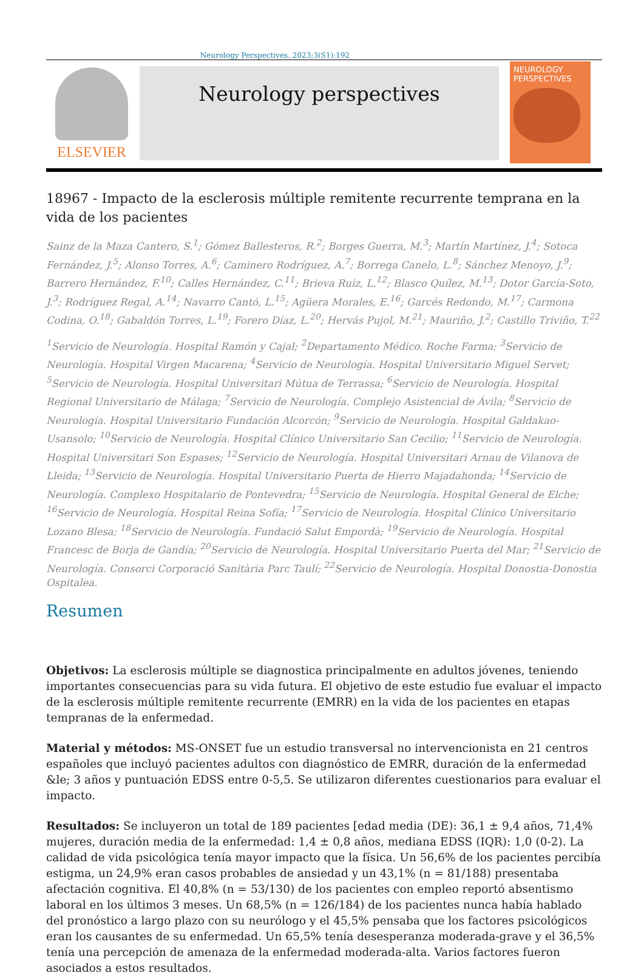Neurology Perspectives. 2023;3(S1):192
ELSEVIER
Neurology perspectives
NEUROLOGY
PERSPECTIVES
18967 - Impacto de la esclerosis múltiple remitente recurrente temprana en la vida de los pacientes
Sainz de la Maza Cantero, S.<sup>1</sup>; Gómez Ballesteros, R.<sup>2</sup>; Borges Guerra, M.<sup>3</sup>; Martín Martínez, J.<sup>4</sup>; Sotoca Fernández, J.<sup>5</sup>; Alonso Torres, A.<sup>6</sup>; Caminero Rodríguez, A.<sup>7</sup>; Borrega Canelo, L.<sup>8</sup>; Sánchez Menoyo, J.<sup>9</sup>; Barrero Hernández, F.<sup>10</sup>; Calles Hernández, C.<sup>11</sup>; Brieva Ruiz, L.<sup>12</sup>; Blasco Quílez, M.<sup>13</sup>; Dotor García-Soto, J.<sup>3</sup>; Rodríguez Regal, A.<sup>14</sup>; Navarro Cantó, L.<sup>15</sup>; Agüera Morales, E.<sup>16</sup>; Garcés Redondo, M.<sup>17</sup>; Carmona Codina, O.<sup>18</sup>; Gabaldón Torres, L.<sup>19</sup>; Forero Díaz, L.<sup>20</sup>; Hervás Pujol, M.<sup>21</sup>; Mauriño, J.<sup>2</sup>; Castillo Triviño, T.<sup>22</sup>
<sup>1</sup> Servicio de Neurología. Hospital Ramón y Cajal; <sup>2</sup>Departamento Médico. Roche Farma; <sup>3</sup>Servicio de Neurología. Hospital Virgen Macarena; <sup>4</sup>Servicio de Neurología. Hospital Universitario Miguel Servet; <sup>5</sup>Servicio de Neurología. Hospital Universitari Mútua de Terrassa; <sup>6</sup>Servicio de Neurología. Hospital Regional Universitario de Málaga; <sup>7</sup>Servicio de Neurología. Complejo Asistencial de Ávila; <sup>8</sup>Servicio de Neurología. Hospital Universitario Fundación Alcorcón; <sup>9</sup>Servicio de Neurología. Hospital Galdakao-Usansolo; <sup>10</sup>Servicio de Neurología. Hospital Clínico Universitario San Cecilio; <sup>11</sup>Servicio de Neurología. Hospital Universitari Son Espases; <sup>12</sup>Servicio de Neurología. Hospital Universitari Arnau de Vilanova de Lleida; <sup>13</sup>Servicio de Neurología. Hospital Universitario Puerta de Hierro Majadahonda; <sup>14</sup>Servicio de Neurología. Complexo Hospitalario de Pontevedra; <sup>15</sup>Servicio de Neurología. Hospital General de Elche; <sup>16</sup>Servicio de Neurología. Hospital Reina Sofía; <sup>17</sup>Servicio de Neurología. Hospital Clínico Universitario Lozano Blesa; <sup>18</sup>Servicio de Neurología. Fundació Salut Empordà; <sup>19</sup>Servicio de Neurología. Hospital Francesc de Borja de Gandía; <sup>20</sup>Servicio de Neurología. Hospital Universitario Puerta del Mar; <sup>21</sup>Servicio de Neurología. Consorci Corporació Sanitària Parc Taulí; <sup>22</sup>Servicio de Neurología. Hospital Donostia-Donostia Ospitalea.
Resumen
Objetivos: La esclerosis múltiple se diagnostica principalmente en adultos jóvenes, teniendo importantes consecuencias para su vida futura. El objetivo de este estudio fue evaluar el impacto de la esclerosis múltiple remitente recurrente (EMRR) en la vida de los pacientes en etapas tempranas de la enfermedad.
Material y métodos: MS-ONSET fue un estudio transversal no intervencionista en 21 centros españoles que incluyó pacientes adultos con diagnóstico de EMRR, duración de la enfermedad &le; 3 años y puntuación EDSS entre 0-5,5. Se utilizaron diferentes cuestionarios para evaluar el impacto.
Resultados: Se incluyeron un total de 189 pacientes [edad media (DE): 36,1 ± 9,4 años, 71,4% mujeres, duración media de la enfermedad: 1,4 ± 0,8 años, mediana EDSS (IQR): 1,0 (0-2). La calidad de vida psicológica tenía mayor impacto que la física. Un 56,6% de los pacientes percibía estigma, un 24,9% eran casos probables de ansiedad y un 43,1% (n = 81/188) presentaba afectación cognitiva. El 40,8% (n = 53/130) de los pacientes con empleo reportó absentismo laboral en los últimos 3 meses. Un 68,5% (n = 126/184) de los pacientes nunca había hablado del pronóstico a largo plazo con su neurólogo y el 45,5% pensaba que los factores psicológicos eran los causantes de su enfermedad. Un 65,5% tenía desesperanza moderada-grave y el 36,5% tenía una percepción de amenaza de la enfermedad moderada-alta. Varios factores fueron asociados a estos resultados.